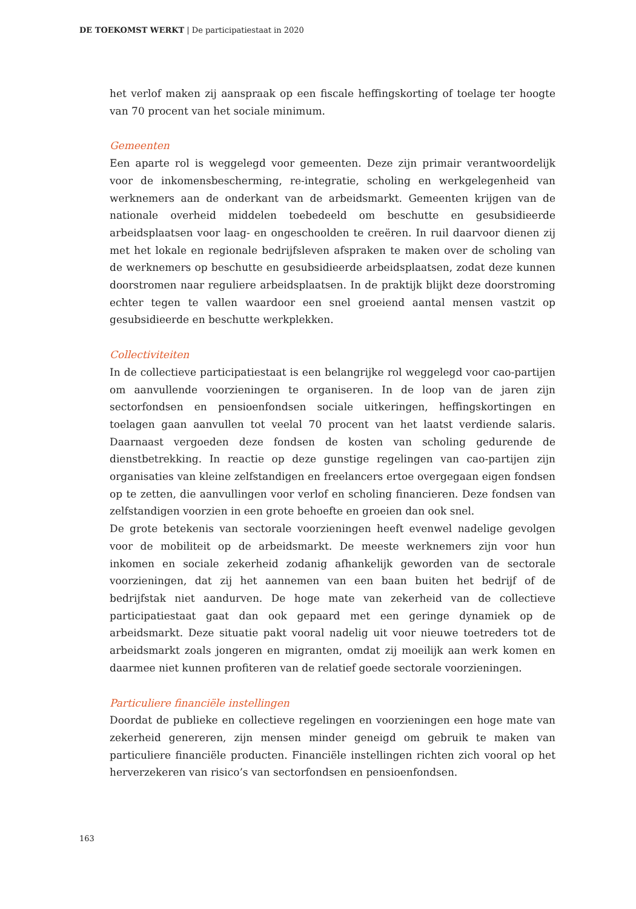DE TOEKOMST WERKT | De participatiestaat in 2020
het verlof maken zij aanspraak op een fiscale heffingskorting of toelage ter hoogte van 70 procent van het sociale minimum.
Gemeenten
Een aparte rol is weggelegd voor gemeenten. Deze zijn primair verantwoordelijk voor de inkomensbescherming, re-integratie, scholing en werkgelegenheid van werknemers aan de onderkant van de arbeidsmarkt. Gemeenten krijgen van de nationale overheid middelen toebedeeld om beschutte en gesubsidieerde arbeidsplaatsen voor laag- en ongeschoolden te creëren. In ruil daarvoor dienen zij met het lokale en regionale bedrijfsleven afspraken te maken over de scholing van de werknemers op beschutte en gesubsidieerde arbeidsplaatsen, zodat deze kunnen doorstromen naar reguliere arbeidsplaatsen. In de praktijk blijkt deze doorstroming echter tegen te vallen waardoor een snel groeiend aantal mensen vastzit op gesubsidieerde en beschutte werkplekken.
Collectiviteiten
In de collectieve participatiestaat is een belangrijke rol weggelegd voor cao-partijen om aanvullende voorzieningen te organiseren. In de loop van de jaren zijn sectorfondsen en pensioenfondsen sociale uitkeringen, heffingskortingen en toelagen gaan aanvullen tot veelal 70 procent van het laatst verdiende salaris. Daarnaast vergoeden deze fondsen de kosten van scholing gedurende de dienstbetrekking. In reactie op deze gunstige regelingen van cao-partijen zijn organisaties van kleine zelfstandigen en freelancers ertoe overgegaan eigen fondsen op te zetten, die aanvullingen voor verlof en scholing financieren. Deze fondsen van zelfstandigen voorzien in een grote behoefte en groeien dan ook snel.
De grote betekenis van sectorale voorzieningen heeft evenwel nadelige gevolgen voor de mobiliteit op de arbeidsmarkt. De meeste werknemers zijn voor hun inkomen en sociale zekerheid zodanig afhankelijk geworden van de sectorale voorzieningen, dat zij het aannemen van een baan buiten het bedrijf of de bedrijfstak niet aandurven. De hoge mate van zekerheid van de collectieve participatiestaat gaat dan ook gepaard met een geringe dynamiek op de arbeidsmarkt. Deze situatie pakt vooral nadelig uit voor nieuwe toetreders tot de arbeidsmarkt zoals jongeren en migranten, omdat zij moeilijk aan werk komen en daarmee niet kunnen profiteren van de relatief goede sectorale voorzieningen.
Particuliere financiële instellingen
Doordat de publieke en collectieve regelingen en voorzieningen een hoge mate van zekerheid genereren, zijn mensen minder geneigd om gebruik te maken van particuliere financiële producten. Financiële instellingen richten zich vooral op het herverzekeren van risico’s van sectorfondsen en pensioenfondsen.
163